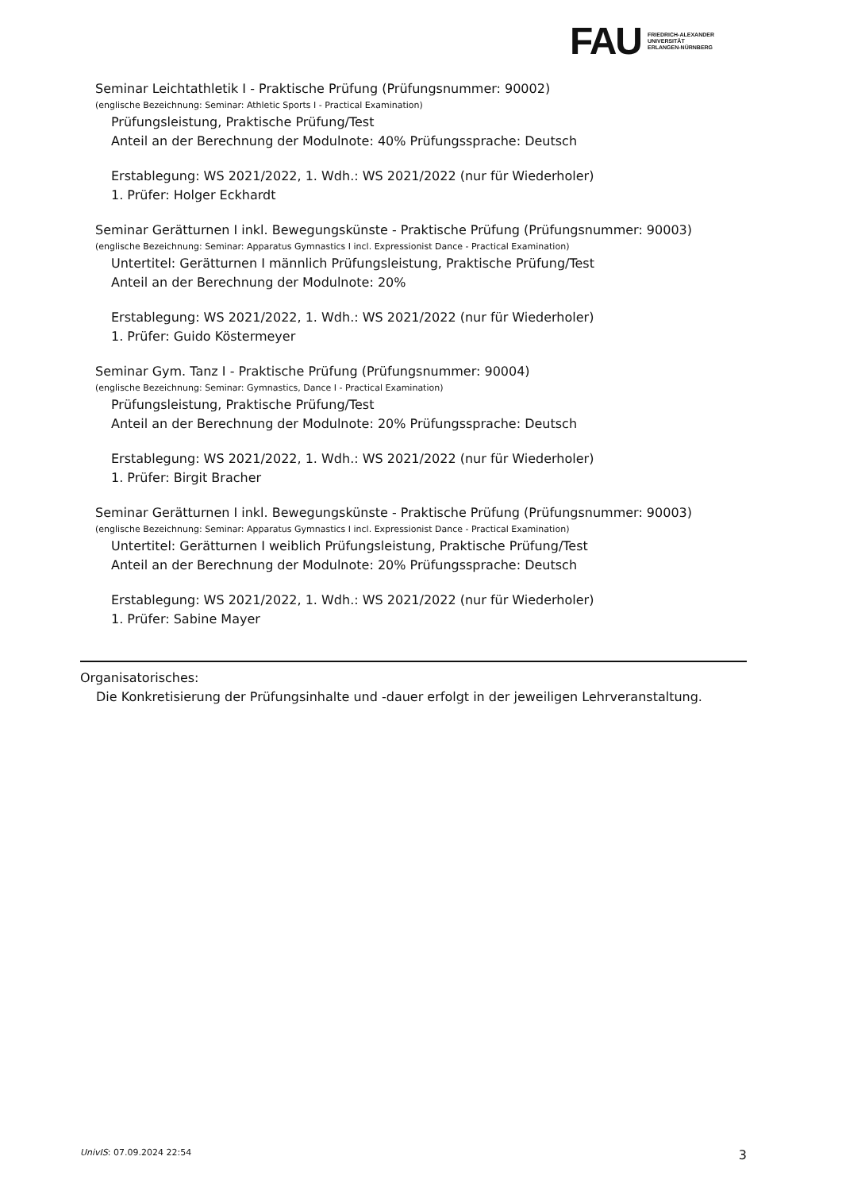FAU
FRIEDRICH-ALEXANDER
UNIVERSITÄT
ERLANGEN-NÜRNBERG
Seminar Leichtathletik I - Praktische Prüfung (Prüfungsnummer: 90002)
(englische Bezeichnung: Seminar: Athletic Sports I - Practical Examination)
Prüfungsleistung, Praktische Prüfung/Test
Anteil an der Berechnung der Modulnote: 40% Prüfungssprache: Deutsch
Erstablegung: WS 2021/2022, 1. Wdh.: WS 2021/2022 (nur für Wiederholer)
1. Prüfer: Holger Eckhardt
Seminar Gerätturnen I inkl. Bewegungskünste - Praktische Prüfung (Prüfungsnummer: 90003)
(englische Bezeichnung: Seminar: Apparatus Gymnastics I incl. Expressionist Dance - Practical Examination)
Untertitel: Gerätturnen I männlich Prüfungsleistung, Praktische Prüfung/Test
Anteil an der Berechnung der Modulnote: 20%
Erstablegung: WS 2021/2022, 1. Wdh.: WS 2021/2022 (nur für Wiederholer)
1. Prüfer: Guido Köstermeyer
Seminar Gym. Tanz I - Praktische Prüfung (Prüfungsnummer: 90004)
(englische Bezeichnung: Seminar: Gymnastics, Dance I - Practical Examination)
Prüfungsleistung, Praktische Prüfung/Test
Anteil an der Berechnung der Modulnote: 20% Prüfungssprache: Deutsch
Erstablegung: WS 2021/2022, 1. Wdh.: WS 2021/2022 (nur für Wiederholer)
1. Prüfer: Birgit Bracher
Seminar Gerätturnen I inkl. Bewegungskünste - Praktische Prüfung (Prüfungsnummer: 90003)
(englische Bezeichnung: Seminar: Apparatus Gymnastics I incl. Expressionist Dance - Practical Examination)
Untertitel: Gerätturnen I weiblich Prüfungsleistung, Praktische Prüfung/Test
Anteil an der Berechnung der Modulnote: 20% Prüfungssprache: Deutsch
Erstablegung: WS 2021/2022, 1. Wdh.: WS 2021/2022 (nur für Wiederholer)
1. Prüfer: Sabine Mayer
Organisatorisches:
Die Konkretisierung der Prüfungsinhalte und -dauer erfolgt in der jeweiligen Lehrveranstaltung.
UnivIS: 07.09.2024 22:54 3